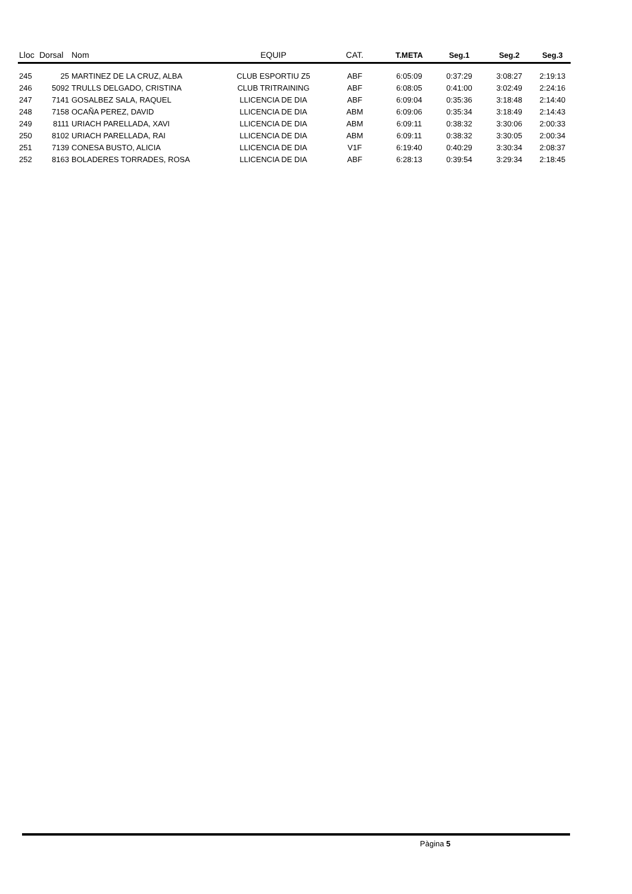| Lloc | Dorsal | Nom | EQUIP | CAT. | T.META | Seg.1 | Seg.2 | Seg.3 |
| --- | --- | --- | --- | --- | --- | --- | --- | --- |
| 245 | 25 | MARTINEZ DE LA CRUZ, ALBA | CLUB ESPORTIU Z5 | ABF | 6:05:09 | 0:37:29 | 3:08:27 | 2:19:13 |
| 246 | 5092 | TRULLS DELGADO, CRISTINA | CLUB TRITRAINING | ABF | 6:08:05 | 0:41:00 | 3:02:49 | 2:24:16 |
| 247 | 7141 | GOSALBEZ SALA, RAQUEL | LLICENCIA DE DIA | ABF | 6:09:04 | 0:35:36 | 3:18:48 | 2:14:40 |
| 248 | 7158 | OCAÑA PEREZ, DAVID | LLICENCIA DE DIA | ABM | 6:09:06 | 0:35:34 | 3:18:49 | 2:14:43 |
| 249 | 8111 | URIACH PARELLADA, XAVI | LLICENCIA DE DIA | ABM | 6:09:11 | 0:38:32 | 3:30:06 | 2:00:33 |
| 250 | 8102 | URIACH PARELLADA, RAI | LLICENCIA DE DIA | ABM | 6:09:11 | 0:38:32 | 3:30:05 | 2:00:34 |
| 251 | 7139 | CONESA BUSTO, ALICIA | LLICENCIA DE DIA | V1F | 6:19:40 | 0:40:29 | 3:30:34 | 2:08:37 |
| 252 | 8163 | BOLADERES TORRADES, ROSA | LLICENCIA DE DIA | ABF | 6:28:13 | 0:39:54 | 3:29:34 | 2:18:45 |
Pàgina 5